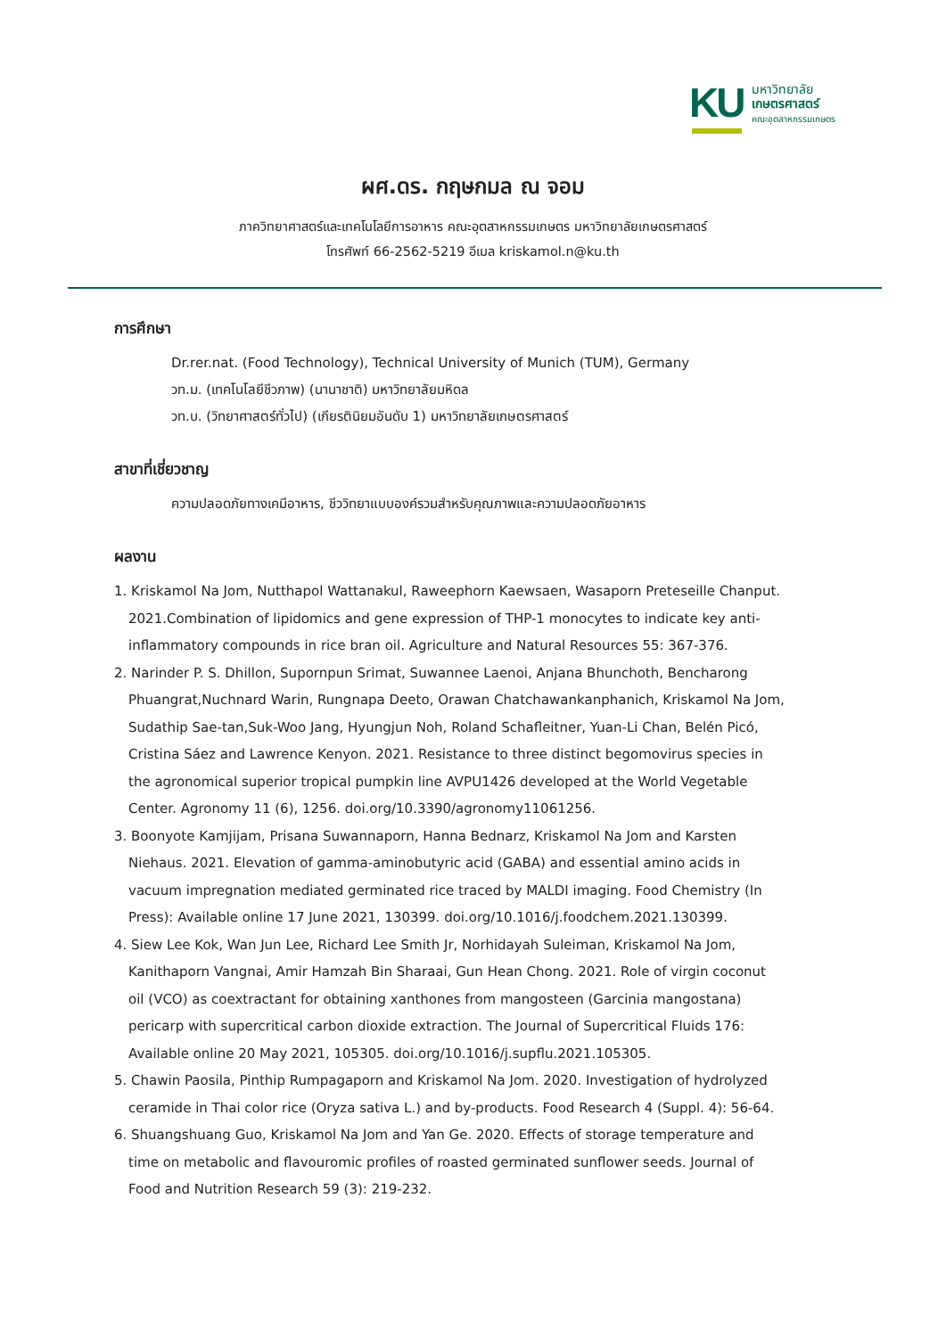KU
มหาวิทยาลัย
เกษตรศาสตร์
คณะอุตสาหกรรมเกษตร
ผศ.ดร. กฤษกมล ณ จอม
ภาควิทยาศาสตร์และเทคโนโลยีการอาหาร คณะอุตสาหกรรมเกษตร มหาวิทยาลัยเกษตรศาสตร์
โทรศัพท์ 66-2562-5219 อีเมล kriskamol.n@ku.th
การศึกษา
Dr.rer.nat. (Food Technology), Technical University of Munich (TUM), Germany
วท.ม. (เทคโนโลยีชีวภาพ) (นานาชาติ) มหาวิทยาลัยมหิดล
วท.บ. (วิทยาศาสตร์ทั่วไป) (เกียรตินิยมอันดับ 1) มหาวิทยาลัยเกษตรศาสตร์
สาขาที่เชี่ยวชาญ
ความปลอดภัยทางเคมีอาหาร, ชีววิทยาแบบองค์รวมสำหรับคุณภาพและความปลอดภัยอาหาร
ผลงาน
1. Kriskamol Na Jom, Nutthapol Wattanakul, Raweephorn Kaewsaen, Wasaporn Preteseille Chanput. 2021.Combination of lipidomics and gene expression of THP-1 monocytes to indicate key anti-inflammatory compounds in rice bran oil. Agriculture and Natural Resources 55: 367-376.
2. Narinder P. S. Dhillon, Supornpun Srimat, Suwannee Laenoi, Anjana Bhunchoth, Bencharong Phuangrat,Nuchnard Warin, Rungnapa Deeto, Orawan Chatchawankanphanich, Kriskamol Na Jom, Sudathip Sae-tan,Suk-Woo Jang, Hyungjun Noh, Roland Schafleitner, Yuan-Li Chan, Belén Picó, Cristina Sáez and Lawrence Kenyon. 2021. Resistance to three distinct begomovirus species in the agronomical superior tropical pumpkin line AVPU1426 developed at the World Vegetable Center. Agronomy 11 (6), 1256. doi.org/10.3390/agronomy11061256.
3. Boonyote Kamjijam, Prisana Suwannaporn, Hanna Bednarz, Kriskamol Na Jom and Karsten Niehaus. 2021. Elevation of gamma-aminobutyric acid (GABA) and essential amino acids in vacuum impregnation mediated germinated rice traced by MALDI imaging. Food Chemistry (In Press): Available online 17 June 2021, 130399. doi.org/10.1016/j.foodchem.2021.130399.
4. Siew Lee Kok, Wan Jun Lee, Richard Lee Smith Jr, Norhidayah Suleiman, Kriskamol Na Jom, Kanithaporn Vangnai, Amir Hamzah Bin Sharaai, Gun Hean Chong. 2021. Role of virgin coconut oil (VCO) as coextractant for obtaining xanthones from mangosteen (Garcinia mangostana) pericarp with supercritical carbon dioxide extraction. The Journal of Supercritical Fluids 176: Available online 20 May 2021, 105305. doi.org/10.1016/j.supflu.2021.105305.
5. Chawin Paosila, Pinthip Rumpagaporn and Kriskamol Na Jom. 2020. Investigation of hydrolyzed ceramide in Thai color rice (Oryza sativa L.) and by-products. Food Research 4 (Suppl. 4): 56-64.
6. Shuangshuang Guo, Kriskamol Na Jom and Yan Ge. 2020. Effects of storage temperature and time on metabolic and flavouromic profiles of roasted germinated sunflower seeds. Journal of Food and Nutrition Research 59 (3): 219-232.